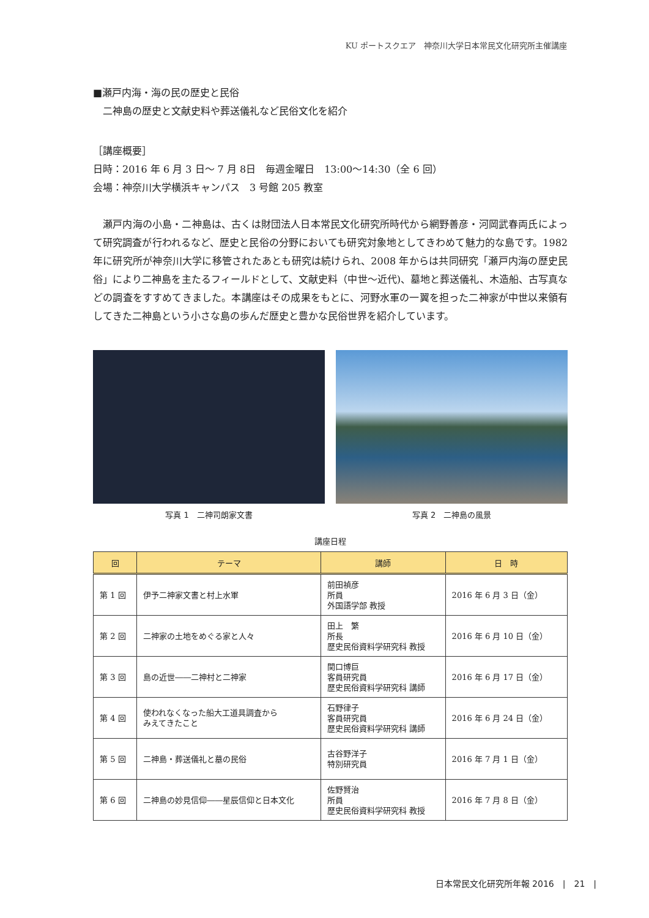KU ポートスクエア　神奈川大学日本常民文化研究所主催講座
■瀬戸内海・海の民の歴史と民俗
二神島の歴史と文献史料や葬送儀礼など民俗文化を紹介
［講座概要］
日時：2016 年 6 月 3 日～ 7 月 8日　毎週金曜日　13:00～14:30（全 6 回）
会場：神奈川大学横浜キャンパス　3 号館 205 教室
瀬戸内海の小島・二神島は、古くは財団法人日本常民文化研究所時代から網野善彦・河岡武春両氏によって研究調査が行われるなど、歴史と民俗の分野においても研究対象地としてきわめて魅力的な島です。1982 年に研究所が神奈川大学に移管されたあとも研究は続けられ、2008 年からは共同研究「瀬戸内海の歴史民俗」により二神島を主たるフィールドとして、文献史料（中世～近代)、墓地と葬送儀礼、木造船、古写真などの調査をすすめてきました。本講座はその成果をもとに、河野水軍の一翼を担った二神家が中世以来領有してきた二神島という小さな島の歩んだ歴史と豊かな民俗世界を紹介しています。
写真 1　二神司朗家文書 写真 2　二神島の風景
講座日程
| 回 | テーマ | 講師 | 日 時 |
| --- | --- | --- | --- |
| 第 1 回 | 伊予二神家文書と村上水軍 | 前田禎彦 所員 外国語学部 教授 | 2016 年 6 月 3 日（金） |
| 第 2 回 | 二神家の土地をめぐる家と人々 | 田上 繁 所長 歴史民俗資料学研究科 教授 | 2016 年 6 月 10 日（金） |
| 第 3 回 | 島の近世――二神村と二神家 | 関口博巨 客員研究員 歴史民俗資料学研究科 講師 | 2016 年 6 月 17 日（金） |
| 第 4 回 | 使われなくなった船大工道具調査から みえてきたこと | 石野律子 客員研究員 歴史民俗資料学研究科 講師 | 2016 年 6 月 24 日（金） |
| 第 5 回 | 二神島・葬送儀礼と墓の民俗 | 古谷野洋子 特別研究員 | 2016 年 7 月 1 日（金） |
| 第 6 回 | 二神島の妙見信仰――星辰信仰と日本文化 | 佐野賢治 所員 歴史民俗資料学研究科 教授 | 2016 年 7 月 8 日（金） |
日本常民文化研究所年報 2016　|　21　|